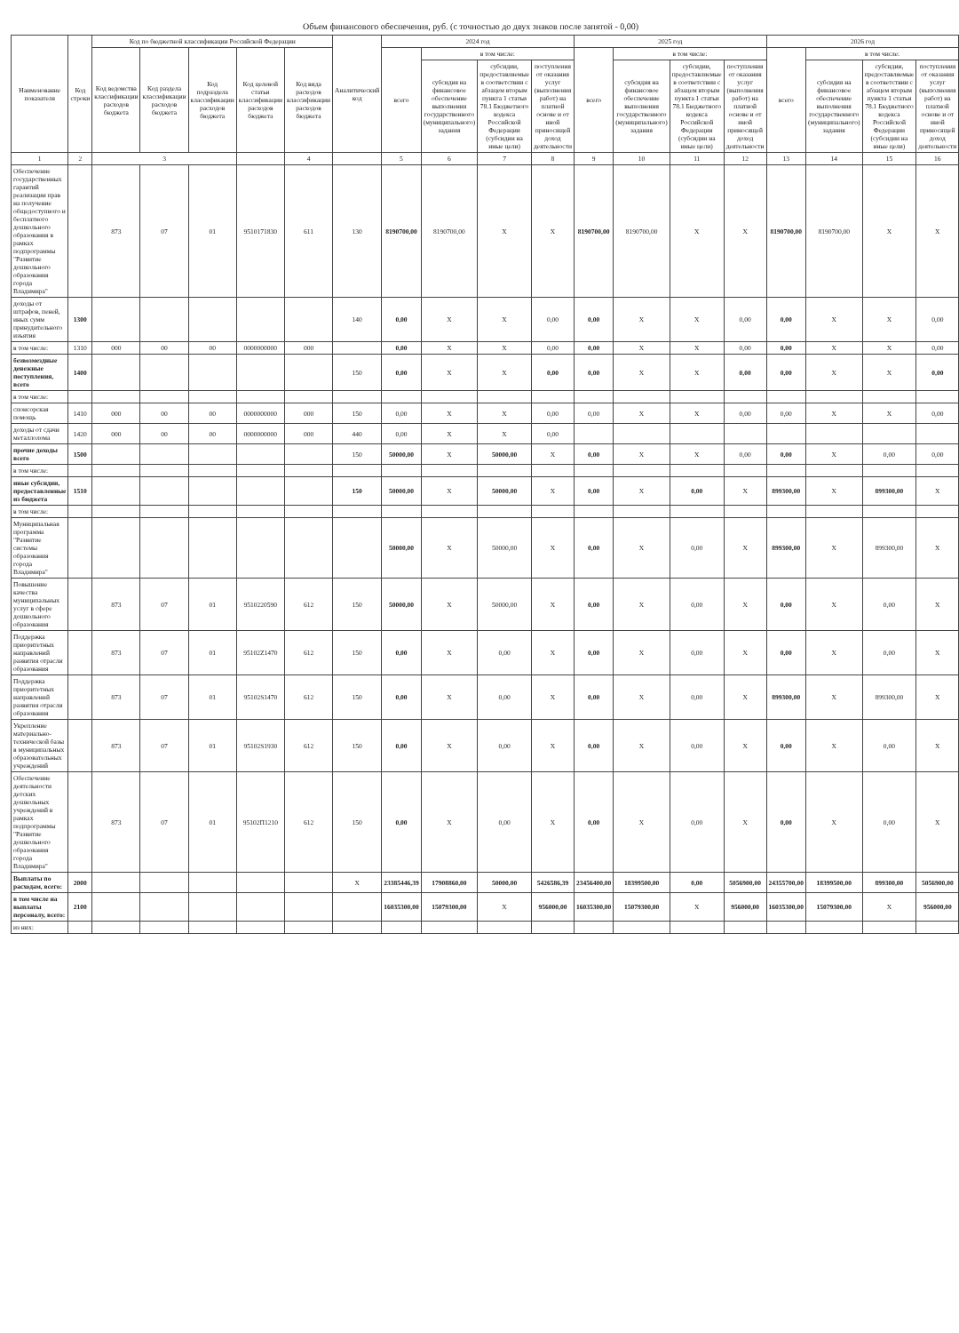Объем финансового обеспечения, руб. (с точностью до двух знаков после запятой - 0,00)
| Наименование показателя | Код строки | Код по бюджетной классификации Российской Федерации | | | | | Аналитический код | 2024 год | | | | 2025 год | | | | 2026 год | | | |
| --- | --- | --- | --- | --- | --- | --- | --- | --- | --- | --- | --- | --- | --- | --- | --- | --- | --- | --- | --- |
| | | Код ведомства классификации расходов бюджета | Код раздела классификации расходов бюджета | Код подраздела классификации расходов бюджета | Код целевой статьи классификации расходов бюджета | Код вида расходов классификации расходов бюджета | | всего | в том числе: | | | всего | в том числе: | | | всего | в том числе: | | |
| | | | | | | | | | субсидия на финансовое обеспечение выполнения государственного (муниципального) задания | субсидии, предоставляемые в соответствии с абзацем вторым пункта 1 статьи 78.1 Бюджетного кодекса Российской Федерации (субсидии на иные цели) | поступления от оказания услуг (выполнения работ) на платной основе и от иной приносящей доход деятельности | | субсидия на финансовое обеспечение выполнения государственного (муниципального) задания | субсидии, предоставляемые в соответствии с абзацем вторым пункта 1 статьи 78.1 Бюджетного кодекса Российской Федерации (субсидии на иные цели) | поступления от оказания услуг (выполнения работ) на платной основе и от иной приносящей доход деятельности | | субсидия на финансовое обеспечение выполнения государственного (муниципального) задания | субсидии, предоставляемые в соответствии с абзацем вторым пункта 1 статьи 78.1 Бюджетного кодекса Российской Федерации (субсидии на иные цели) | поступления от оказания услуг (выполнения работ) на платной основе и от иной приносящей доход деятельности |
| 1 | 2 | 3 | | | | 4 | | 5 | 6 | 7 | 8 | 9 | 10 | 11 | 12 | 13 | 14 | 15 | 16 |
| Обеспечение государственных гарантий реализации прав на получение общедоступного и бесплатного дошкольного образования в рамках подпрограммы "Развитие дошкольного образования города Владимира" | | 873 | 07 | 01 | 9510171830 | 611 | 130 | 8190700,00 | 8190700,00 | X | X | 8190700,00 | 8190700,00 | X | X | 8190700,00 | 8190700,00 | X | X |
| доходы от штрафов, пеней, иных сумм принудительного изъятия | 1300 | | | | | | 140 | 0,00 | X | X | 0,00 | 0,00 | X | X | 0,00 | 0,00 | X | X | 0,00 |
| в том числе: | 1310 | 000 | 00 | 00 | 0000000000 | 000 | | 0,00 | X | X | 0,00 | 0,00 | X | X | 0,00 | 0,00 | X | X | 0,00 |
| безвозмездные денежные поступления, всего | 1400 | | | | | | 150 | 0,00 | X | X | 0,00 | 0,00 | X | X | 0,00 | 0,00 | X | X | 0,00 |
| в том числе: | | | | | | | | | | | | | | | | | | | |
| спонсорская помощь | 1410 | 000 | 00 | 00 | 0000000000 | 000 | 150 | 0,00 | X | X | 0,00 | 0,00 | X | X | 0,00 | 0,00 | X | X | 0,00 |
| доходы от сдачи металлолома | 1420 | 000 | 00 | 00 | 0000000000 | 000 | 440 | 0,00 | X | X | 0,00 | | | | | | | | |
| прочие доходы всего | 1500 | | | | | | 150 | 50000,00 | X | 50000,00 | X | 0,00 | X | X | 0,00 | 0,00 | X | 0,00 | 0,00 |
| в том числе: | | | | | | | | | | | | | | | | | | | |
| иные субсидии, предоставленные из бюджета | 1510 | | | | | | 150 | 50000,00 | X | 50000,00 | X | 0,00 | X | 0,00 | X | 899300,00 | X | 899300,00 | X |
| в том числе: | | | | | | | | | | | | | | | | | | | |
| Муниципальная программа "Развитие системы образования города Владимира" | | | | | | | | 50000,00 | X | 50000,00 | X | 0,00 | X | 0,00 | X | 899300,00 | X | 899300,00 | X |
| Повышение качества муниципальных услуг в сфере дошкольного образования | | 873 | 07 | 01 | 9510220590 | 612 | 150 | 50000,00 | X | 50000,00 | X | 0,00 | X | 0,00 | X | 0,00 | X | 0,00 | X |
| Поддержка приоритетных направлений развития отрасли образования | | 873 | 07 | 01 | 95102Z1470 | 612 | 150 | 0,00 | X | 0,00 | X | 0,00 | X | 0,00 | X | 0,00 | X | 0,00 | X |
| Поддержка приоритетных направлений развития отрасли образования | | 873 | 07 | 01 | 95102S1470 | 612 | 150 | 0,00 | X | 0,00 | X | 0,00 | X | 0,00 | X | 899300,00 | X | 899300,00 | X |
| Укрепление материально-технической базы в муниципальных образовательных учреждений | | 873 | 07 | 01 | 95102S1930 | 612 | 150 | 0,00 | X | 0,00 | X | 0,00 | X | 0,00 | X | 0,00 | X | 0,00 | X |
| Обеспечение деятельности детских дошкольных учреждений в рамках подпрограммы "Развитие дошкольного образования города Владимира" | | 873 | 07 | 01 | 95102П1210 | 612 | 150 | 0,00 | X | 0,00 | X | 0,00 | X | 0,00 | X | 0,00 | X | 0,00 | X |
| Выплаты по расходам, всего: | 2000 | | | | | | X | 23385446,39 | 17908860,00 | 50000,00 | 5426586,39 | 23456400,00 | 18399500,00 | 0,00 | 5056900,00 | 24355700,00 | 18399500,00 | 899300,00 | 5056900,00 |
| в том числе на выплаты персоналу, всего: | 2100 | | | | | | | 16035300,00 | 15079300,00 | X | 956000,00 | 16035300,00 | 15079300,00 | X | 956000,00 | 16035300,00 | 15079300,00 | X | 956000,00 |
| из них: | | | | | | | | | | | | | | | | | | | |